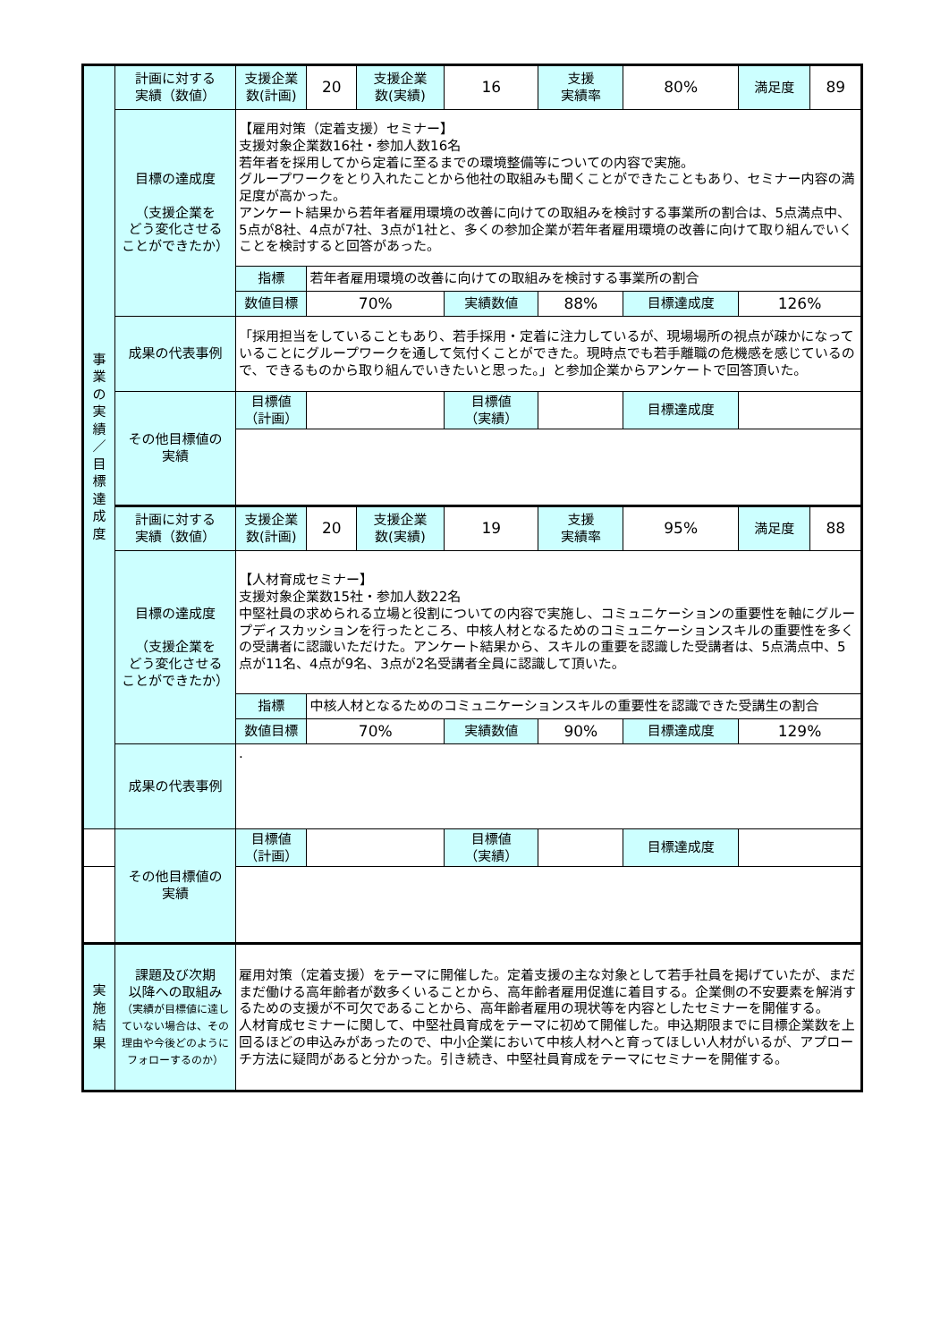| 事 業 の 実 績 ／ 目 標 達 成 度 | 計画に対する 実績（数値） | 支援企業 数(計画) | 20 | 支援企業 数(実績) | 16 | | 支援 実績率 | 80% | 満足度 | 89 |
| | 目標の達成度 （支援企業を どう変化させる ことができたか） | 【雇用対策（定着支援）セミナー】 支援対象企業数16社・参加人数16名 若年者を採用してから定着に至るまでの環境整備等についての内容で実施。 グループワークをとり入れたことから他社の取組みも聞くことができたこともあり、セミナー内容の満足度が高かった。 アンケート結果から若年者雇用環境の改善に向けての取組みを検討する事業所の割合は、5点満点中、5点が8社、4点が7社、3点が1社と、多くの参加企業が若年者雇用環境の改善に向けて取り組んでいくことを検討すると回答があった。 | | | | | | | | |
| | | 指標 | 若年者雇用環境の改善に向けての取組みを検討する事業所の割合 | | | | | | | |
| | | 数値目標 | 70% | | 実績数値 | 88% | | 目標達成度 | 126% | |
| | 成果の代表事例 | 「採用担当をしていることもあり、若手採用・定着に注力しているが、現場場所の視点が疎かになっていることにグループワークを通して気付くことができた。現時点でも若手離職の危機感を感じているので、できるものから取り組んでいきたいと思った。」と参加企業からアンケートで回答頂いた。 | | | | | | | | |
| | その他目標値の 実績 | 目標値 （計画） | | | 目標値 （実績） | | | 目標達成度 | | |
| | 計画に対する 実績（数値） | 支援企業 数(計画) | 20 | 支援企業 数(実績) | 19 | | 支援 実績率 | 95% | 満足度 | 88 |
| | 目標の達成度 （支援企業を どう変化させる ことができたか） | 【人材育成セミナー】 支援対象企業数15社・参加人数22名 中堅社員の求められる立場と役割についての内容で実施し、コミュニケーションの重要性を軸にグループディスカッションを行ったところ、中核人材となるためのコミュニケーションスキルの重要性を多くの受講者に認識いただけた。アンケート結果から、スキルの重要を認識した受講者は、5点満点中、5点が11名、4点が9名、3点が2名受講者全員に認識して頂いた。 | | | | | | | | |
| | | 指標 | 中核人材となるためのコミュニケーションスキルの重要性を認識できた受講生の割合 | | | | | | | |
| | | 数値目標 | 70% | | 実績数値 | 90% | | 目標達成度 | 129% | |
| | 成果の代表事例 | . | | | | | | | | |
| | その他目標値の 実績 | 目標値 （計画） | | | 目標値 （実績） | | | 目標達成度 | | |
| 実 施 結 果 | 課題及び次期 以降への取組み （実績が目標値に達していない場合は、その理由や今後どのようにフォローするのか） | 雇用対策（定着支援）をテーマに開催した。定着支援の主な対象として若手社員を掲げていたが、まだまだ働ける高年齢者が数多くいることから、高年齢者雇用促進に着目する。企業側の不安要素を解消するための支援が不可欠であることから、高年齢者雇用の現状等を内容としたセミナーを開催する。 人材育成セミナーに関して、中堅社員育成をテーマに初めて開催した。申込期限までに目標企業数を上回るほどの申込みがあったので、中小企業において中核人材へと育ってほしい人材がいるが、アプローチ方法に疑問があると分かった。引き続き、中堅社員育成をテーマにセミナーを開催する。 | | | | | | | | |